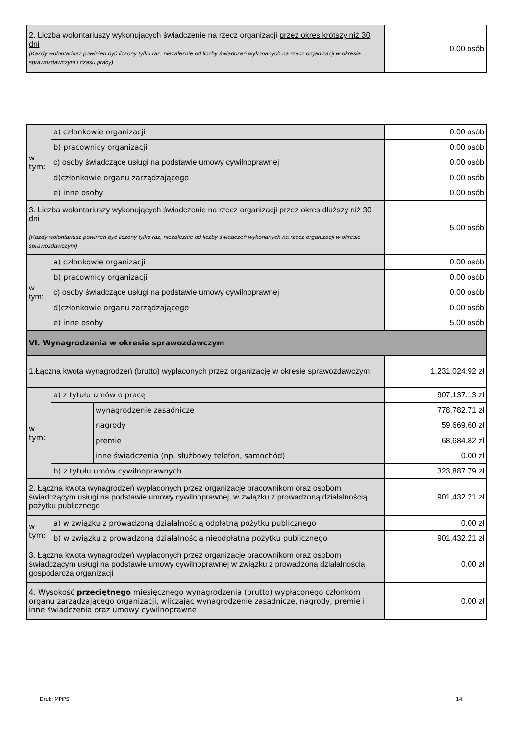| 2. Liczba wolontariuszy wykonujących świadczenie na rzecz organizacji przez okres krótszy niż 30 dni (Każdy wolontariusz powinien być liczony tylko raz, niezależnie od liczby świadczeń wykonanych na rzecz organizacji w okresie sprawozdawczym i czasu pracy) | 0.00 osób |
| w tym: | a) członkowie organizacji | | 0.00 osób |
| | b) pracownicy organizacji | | 0.00 osób |
| | c) osoby świadczące usługi na podstawie umowy cywilnoprawnej | | 0.00 osób |
| | d)członkowie organu zarządzającego | | 0.00 osób |
| | e) inne osoby | | 0.00 osób |
| 3. Liczba wolontariuszy wykonujących świadczenie na rzecz organizacji przez okres dłuższy niż 30 dni (Każdy wolontariusz powinien być liczony tylko raz, niezależnie od liczby świadczeń wykonanych na rzecz organizacji w okresie sprawozdawczym) | | | 5.00 osób |
| w tym: | a) członkowie organizacji | | 0.00 osób |
| | b) pracownicy organizacji | | 0.00 osób |
| | c) osoby świadczące usługi na podstawie umowy cywilnoprawnej | | 0.00 osób |
| | d)członkowie organu zarządzającego | | 0.00 osób |
| | e) inne osoby | | 5.00 osób |
| VI. Wynagrodzenia w okresie sprawozdawczym | | | |
| 1.Łączna kwota wynagrodzeń (brutto) wypłaconych przez organizację w okresie sprawozdawczym | | | 1,231,024.92 zł |
| w tym: | a) z tytułu umów o pracę | | 907,137.13 zł |
| | | wynagrodzenie zasadnicze | 778,782.71 zł |
| | | nagrody | 59,669.60 zł |
| | | premie | 68,684.82 zł |
| | | inne świadczenia (np. służbowy telefon, samochód) | 0.00 zł |
| | b) z tytułu umów cywilnoprawnych | | 323,887.79 zł |
| 2. Łączna kwota wynagrodzeń wypłaconych przez organizację pracownikom oraz osobom świadczącym usługi na podstawie umowy cywilnoprawnej, w związku z prowadzoną działalnością pożytku publicznego | | | 901,432.21 zł |
| w tym: | a) w związku z prowadzoną działalnością odpłatną pożytku publicznego | | 0.00 zł |
| | b) w związku z prowadzoną działalnością nieodpłatną pożytku publicznego | | 901,432.21 zł |
| 3. Łączna kwota wynagrodzeń wypłaconych przez organizację pracownikom oraz osobom świadczącym usługi na podstawie umowy cywilnoprawnej w związku z prowadzoną działalnością gospodarczą organizacji | | | 0.00 zł |
| 4. Wysokość przeciętnego miesięcznego wynagrodzenia (brutto) wypłaconego członkom organu zarządzającego organizacji, wliczając wynagrodzenie zasadnicze, nagrody, premie i inne świadczenia oraz umowy cywilnoprawne | | | 0.00 zł |
Druk: MPiPS 14